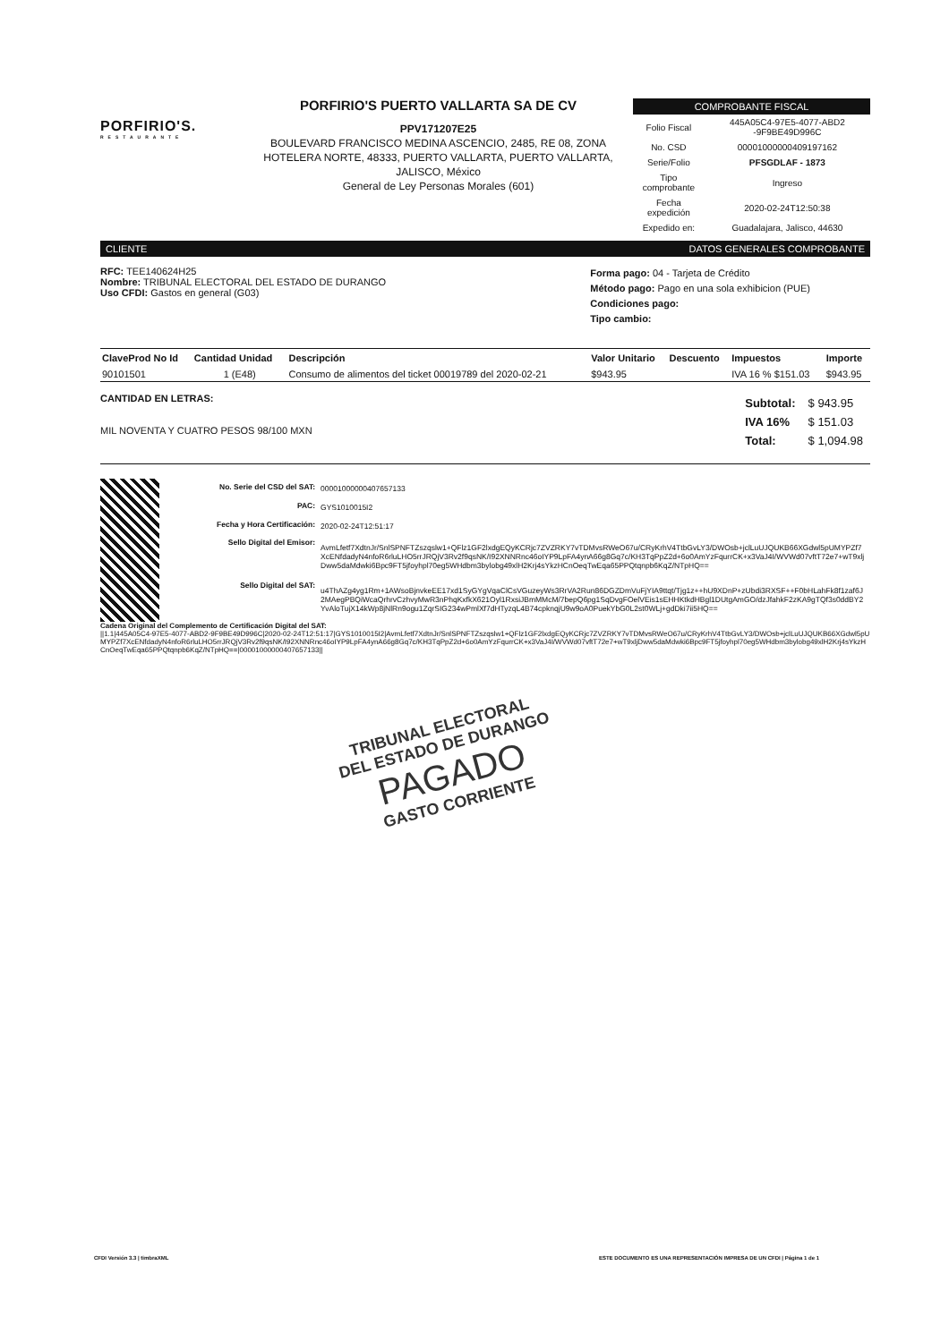PORFIRIO'S.
RESTAURANTE
PORFIRIO'S PUERTO VALLARTA SA DE CV
PPV171207E25
BOULEVARD FRANCISCO MEDINA ASCENCIO, 2485, RE 08, ZONA HOTELERA NORTE, 48333, PUERTO VALLARTA, PUERTO VALLARTA, JALISCO, México
General de Ley Personas Morales (601)
COMPROBANTE FISCAL
| Folio Fiscal | 445A05C4-97E5-4077-ABD2 -9F9BE49D996C |
| No. CSD | 00001000000409197162 |
| Serie/Folio | PFSGDLAF - 1873 |
| Tipo comprobante | Ingreso |
| Fecha expedición | 2020-02-24T12:50:38 |
| Expedido en: | Guadalajara, Jalisco, 44630 |
CLIENTE DATOS GENERALES COMPROBANTE
RFC: TEE140624H25
Nombre: TRIBUNAL ELECTORAL DEL ESTADO DE DURANGO
Uso CFDI: Gastos en general (G03)
Forma pago: 04 - Tarjeta de Crédito
Método pago: Pago en una sola exhibicion (PUE)
Condiciones pago:
Tipo cambio:
| ClaveProd No Id | Cantidad Unidad | Descripción | Valor Unitario | Descuento | Impuestos | Importe |
| --- | --- | --- | --- | --- | --- | --- |
| 90101501 | 1 (E48) | Consumo de alimentos del ticket 00019789 del 2020-02-21 | $943.95 | | IVA 16 % $151.03 | $943.95 |
CANTIDAD EN LETRAS:
MIL NOVENTA Y CUATRO PESOS 98/100 MXN
| Subtotal: | $ 943.95 |
| IVA 16% | $ 151.03 |
| Total: | $ 1,094.98 |
| No. Serie del CSD del SAT: | 00001000000407657133 |
| PAC: | GYS1010015I2 |
| Fecha y Hora Certificación: | 2020-02-24T12:51:17 |
| Sello Digital del Emisor: | AvmLfetf7XdtnJr/SnlSPNFTZszqslw1+QFlz1GF2lxdgEQyKCRjc7ZVZRKY7vTDMvsRWeO67u/CRyKrhV4TtbGvLY3/DWOsb+jclLuUJQUKB66XGdwl5pUMYPZf7XcENfdadyN4nfoR6rluLHO5rrJRQjV3Rv2f9qsNK/I92XNNRnc46oIYP9LpFA4ynA66g8Gq7c/KH3TqPpZ2d+6o0AmYzFqurrCK+x3VaJ4I/WVWd07vftT72e7+wT9xljDww5daMdwki6Bpc9FT5jfoyhpl70eg5WHdbm3bylobg49xlH2Krj4sYkzHCnOeqTwEqa65PPQtqnpb6KqZ/NTpHQ== |
| Sello Digital del SAT: | u4ThAZg4yg1Rm+1AWsoBjnvkeEE17xd1SyGYgVqaClCsVGuzeyWs3RrVA2Run86DGZDmVuFjYIA9ttqt/Tjg1z++hU9XDnP+zUbdi3RXSF++F0bHLahFk8f1zaf6J2MAegPBQiWcaQrhrvCzhvyMwR3nPhqKxfkX621Oyl1RxsiJBmMMcM/7bepQ6pg1SqDvgFOelVEis1sEHHKtkdHBgl1DUtgAmGO/dzJfahkF2zKA9gTQf3s0ddBY2YvAloTujX14kWp8jNlRn9ogu1ZqrSIG234wPmlXf7dHTyzqL4B74cpknqjU9w9oA0PuekYbG0L2st0WLj+gdDki7ii5HQ== |
Cadena Original del Complemento de Certificación Digital del SAT:
||1.1|445A05C4-97E5-4077-ABD2-9F9BE49D996C|2020-02-24T12:51:17|GYS1010015I2|AvmLfetf7XdtnJr/SnlSPNFTZszqslw1+QFlz1GF2lxdgEQyKCRjc7ZVZRKY7vTDMvsRWeO67u/CRyKrhV4TtbGvLY3/DWOsb+jclLuUJQUKB66XGdwl5pUMYPZf7XcENfdadyN4nfoR6rluLHO5rrJRQjV3Rv2f9qsNK/I92XNNRnc46oIYP9LpFA4ynA66g8Gq7c/KH3TqPpZ2d+6o0AmYzFqurrCK+x3VaJ4I/WVWd07vftT72e7+wT9xljDww5daMdwki6Bpc9FT5jfoyhpl70eg5WHdbm3bylobg49xlH2Krj4sYkzHCnOeqTwEqa65PPQtqnpb6KqZ/NTpHQ==|00001000000407657133||
TRIBUNAL ELECTORAL
DEL ESTADO DE DURANGO
PAGADO
GASTO CORRIENTE
CFDI Versión 3.3 | timbraXML ESTE DOCUMENTO ES UNA REPRESENTACIÓN IMPRESA DE UN CFDI | Página 1 de 1